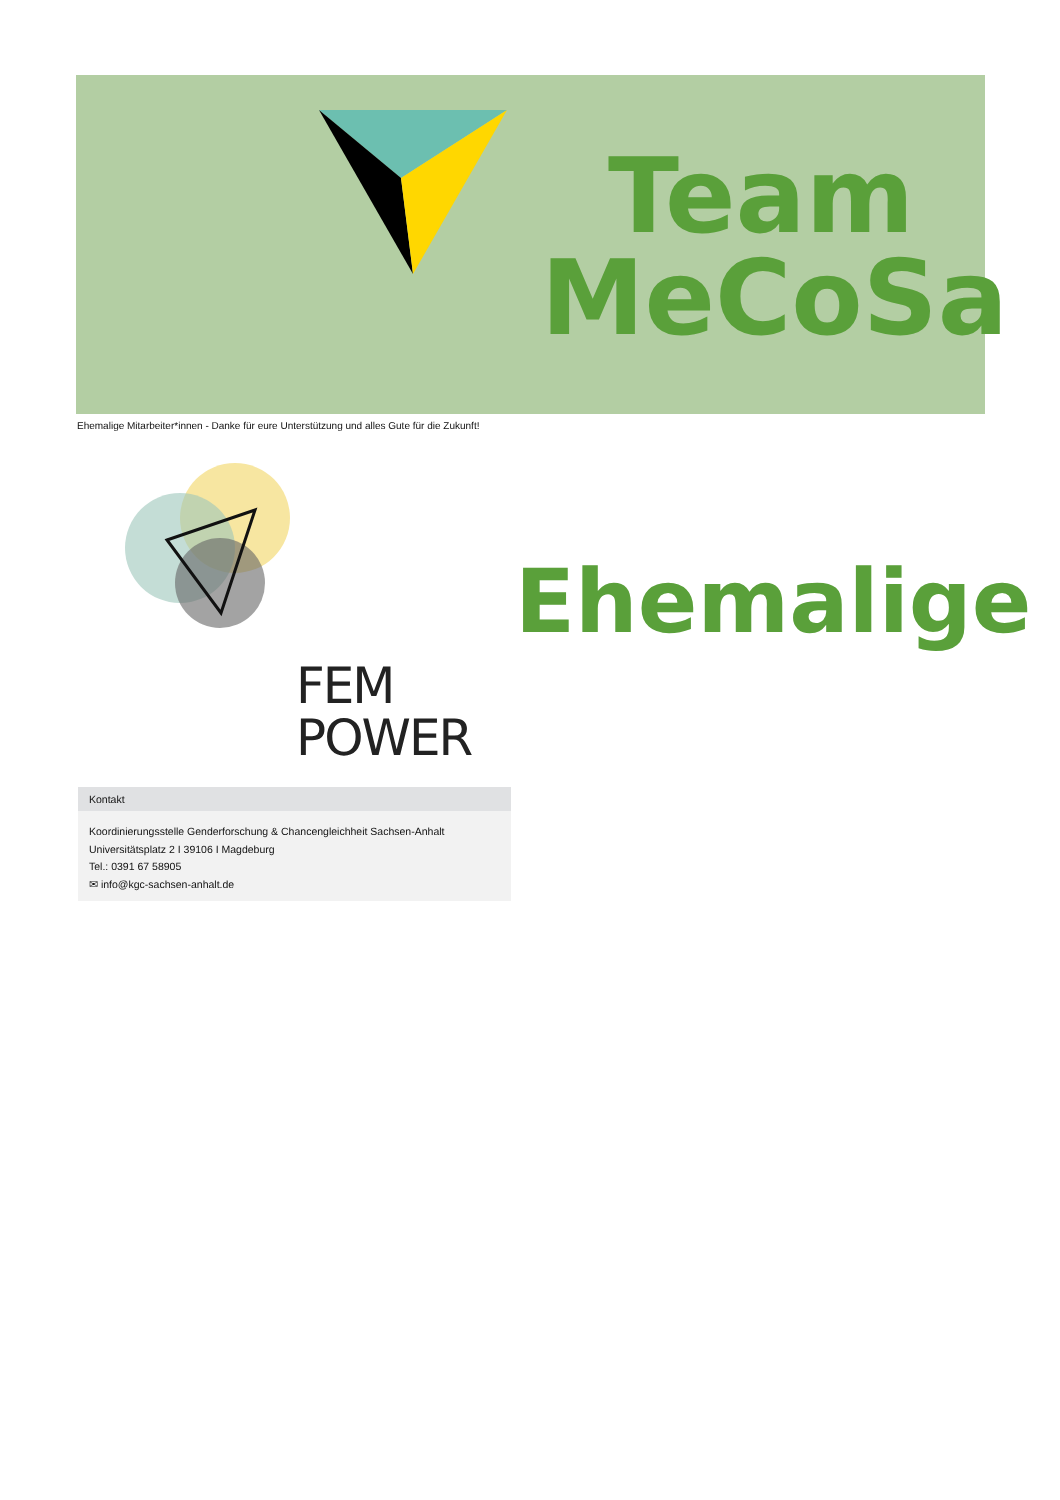Team
MeCoSa
Ehemalige Mitarbeiter*innen - Danke für eure Unterstützung und alles Gute für die Zukunft!
Ehemalige
FEM
POWER
Kontakt
Koordinierungsstelle Genderforschung & Chancengleichheit Sachsen-Anhalt
Universitätsplatz 2 I 39106 I Magdeburg
Tel.: 0391 67 58905
✉ info@kgc-sachsen-anhalt.de